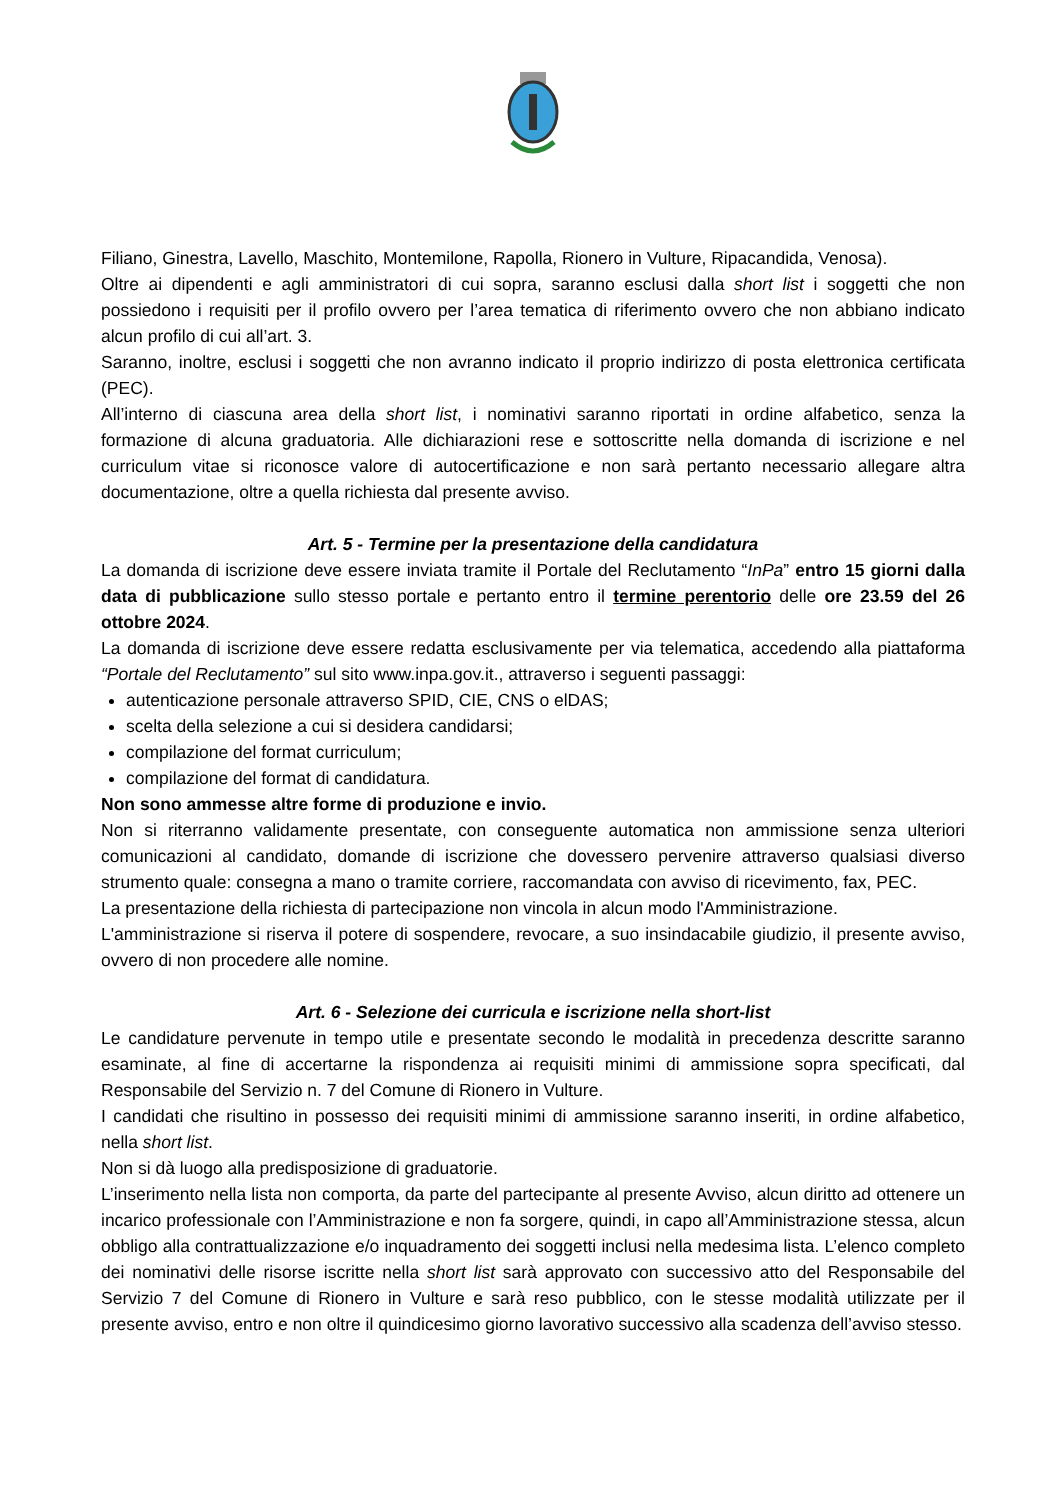Filiano, Ginestra, Lavello, Maschito, Montemilone, Rapolla, Rionero in Vulture, Ripacandida, Venosa).
Oltre ai dipendenti e agli amministratori di cui sopra, saranno esclusi dalla short list i soggetti che non possiedono i requisiti per il profilo ovvero per l’area tematica di riferimento ovvero che non abbiano indicato alcun profilo di cui all’art. 3.
Saranno, inoltre, esclusi i soggetti che non avranno indicato il proprio indirizzo di posta elettronica certificata (PEC).
All’interno di ciascuna area della short list, i nominativi saranno riportati in ordine alfabetico, senza la formazione di alcuna graduatoria. Alle dichiarazioni rese e sottoscritte nella domanda di iscrizione e nel curriculum vitae si riconosce valore di autocertificazione e non sarà pertanto necessario allegare altra documentazione, oltre a quella richiesta dal presente avviso.
Art. 5 - Termine per la presentazione della candidatura
La domanda di iscrizione deve essere inviata tramite il Portale del Reclutamento “InPa” entro 15 giorni dalla data di pubblicazione sullo stesso portale e pertanto entro il termine perentorio delle ore 23.59 del 26 ottobre 2024.
La domanda di iscrizione deve essere redatta esclusivamente per via telematica, accedendo alla piattaforma “Portale del Reclutamento” sul sito www.inpa.gov.it., attraverso i seguenti passaggi:
autenticazione personale attraverso SPID, CIE, CNS o elDAS;
scelta della selezione a cui si desidera candidarsi;
compilazione del format curriculum;
compilazione del format di candidatura.
Non sono ammesse altre forme di produzione e invio.
Non si riterranno validamente presentate, con conseguente automatica non ammissione senza ulteriori comunicazioni al candidato, domande di iscrizione che dovessero pervenire attraverso qualsiasi diverso strumento quale: consegna a mano o tramite corriere, raccomandata con avviso di ricevimento, fax, PEC.
La presentazione della richiesta di partecipazione non vincola in alcun modo l'Amministrazione.
L'amministrazione si riserva il potere di sospendere, revocare, a suo insindacabile giudizio, il presente avviso, ovvero di non procedere alle nomine.
Art. 6 - Selezione dei curricula e iscrizione nella short-list
Le candidature pervenute in tempo utile e presentate secondo le modalità in precedenza descritte saranno esaminate, al fine di accertarne la rispondenza ai requisiti minimi di ammissione sopra specificati, dal Responsabile del Servizio n. 7 del Comune di Rionero in Vulture.
I candidati che risultino in possesso dei requisiti minimi di ammissione saranno inseriti, in ordine alfabetico, nella short list.
Non si dà luogo alla predisposizione di graduatorie.
L’inserimento nella lista non comporta, da parte del partecipante al presente Avviso, alcun diritto ad ottenere un incarico professionale con l’Amministrazione e non fa sorgere, quindi, in capo all’Amministrazione stessa, alcun obbligo alla contrattualizzazione e/o inquadramento dei soggetti inclusi nella medesima lista. L’elenco completo dei nominativi delle risorse iscritte nella short list sarà approvato con successivo atto del Responsabile del Servizio 7 del Comune di Rionero in Vulture e sarà reso pubblico, con le stesse modalità utilizzate per il presente avviso, entro e non oltre il quindicesimo giorno lavorativo successivo alla scadenza dell’avviso stesso.